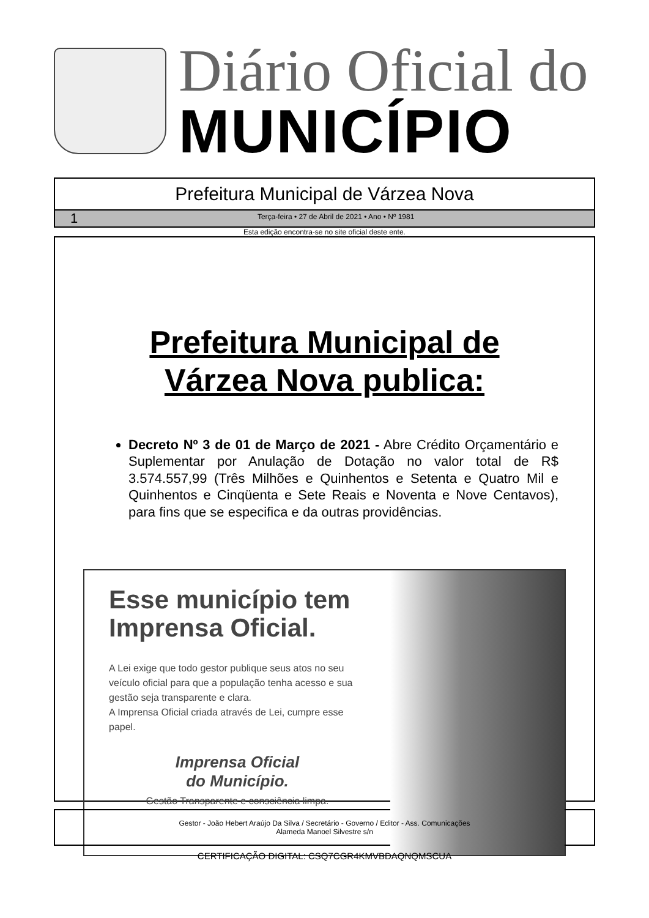Diário Oficial do
MUNICÍPIO
Prefeitura Municipal de Várzea Nova
1 Terça-feira • 27 de Abril de 2021 • Ano • Nº 1981
Esta edição encontra-se no site oficial deste ente.
Prefeitura Municipal de
Várzea Nova publica:
Decreto Nº 3 de 01 de Março de 2021 - Abre Crédito Orçamentário e Suplementar por Anulação de Dotação no valor total de R$ 3.574.557,99 (Três Milhões e Quinhentos e Setenta e Quatro Mil e Quinhentos e Cinqüenta e Sete Reais e Noventa e Nove Centavos), para fins que se especifica e da outras providências.
Esse município tem Imprensa Oficial.
A Lei exige que todo gestor publique seus atos no seu veículo oficial para que a população tenha acesso e sua gestão seja transparente e clara.
A Imprensa Oficial criada através de Lei, cumpre esse papel.
Imprensa Oficial
do Município.
Gestão Transparente e consciência limpa.
Gestor - João Hebert Araújo Da Silva / Secretário - Governo / Editor - Ass. Comunicações
Alameda Manoel Silvestre s/n
CERTIFICAÇÃO DIGITAL: CSQ7CGR4KMVBDAQNQMSCUA